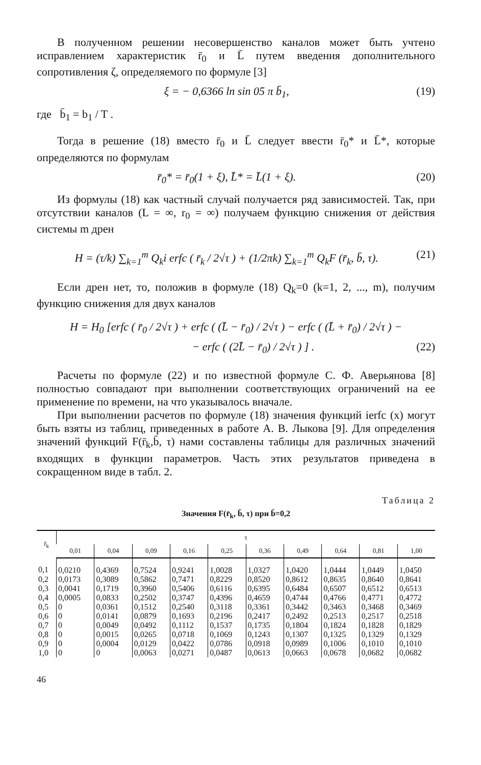В полученном решении несовершенство каналов может быть учтено исправлением характеристик r̄<sub>0</sub> и L̄ путем введения дополнительного сопротивления ζ, определяемого по формуле [3]
ξ = − 0,6366 ln sin 05 π b̄<sub>1</sub>, (19)
где b̄<sub>1</sub> = b<sub>1</sub> / T .
Тогда в решение (18) вместо r̄<sub>0</sub> и L̄ следует ввести r̄<sub>0</sub>* и L̄*, которые определяются по формулам
r̄<sub>0</sub>* = r̄<sub>0</sub>(1 + ξ), L̄* = L̄(1 + ξ). (20)
Из формулы (18) как частный случай получается ряд зависимостей. Так, при отсутствии каналов (L = ∞, r<sub>0</sub> = ∞) получаем функцию снижения от действия системы m дрен
H = (τ/k) ∑<sub>k=1</sub><sup>m</sup> Q<sub>k</sub>i erfc ( r̄<sub>k</sub> / 2√τ ) + (1/2πk) ∑<sub>k=1</sub><sup>m</sup> Q<sub>k</sub>F (r̄<sub>k</sub>, b̄, τ). (21)
Если дрен нет, то, положив в формуле (18) Q<sub>k</sub>=0 (k=1, 2, ..., m), получим функцию снижения для двух каналов
H = H<sub>0</sub> [erfc ( r̄<sub>0</sub> / 2√τ ) + erfc ( (L̄ − r̄<sub>0</sub>) / 2√τ ) − erfc ( (L̄ + r̄<sub>0</sub>) / 2√τ ) −
− erfc ( (2L̄ − r̄<sub>0</sub>) / 2√τ ) ] . (22)
Расчеты по формуле (22) и по известной формуле С. Ф. Аверьянова [8] полностью совпадают при выполнении соответствующих ограничений на ее применение по времени, на что указывалось вначале.
При выполнении расчетов по формуле (18) значения функций ierfc (x) могут быть взяты из таблиц, приведенных в работе А. В. Лыкова [9]. Для определения значений функций F(r̄<sub>k</sub>,b̄, τ) нами составлены таблицы для различных значений входящих в функции параметров. Часть этих результатов приведена в сокращенном виде в табл. 2.
Таблица 2
Значения F(r̄<sub>k</sub>, b̄, τ) при b̄=0,2
| r̄<sub>k</sub> | τ | | | | | | | | | |
| --- | --- | --- | --- | --- | --- | --- | --- | --- | --- | --- |
| | 0,01 | 0,04 | 0,09 | 0,16 | 0,25 | 0,36 | 0,49 | 0,64 | 0,81 | 1,00 |
| 0,1 | 0,0210 | 0,4369 | 0,7524 | 0,9241 | 1,0028 | 1,0327 | 1,0420 | 1,0444 | 1,0449 | 1,0450 |
| 0,2 | 0,0173 | 0,3089 | 0,5862 | 0,7471 | 0,8229 | 0,8520 | 0,8612 | 0,8635 | 0,8640 | 0,8641 |
| 0,3 | 0,0041 | 0,1719 | 0,3960 | 0,5406 | 0,6116 | 0,6395 | 0,6484 | 0,6507 | 0,6512 | 0,6513 |
| 0,4 | 0,0005 | 0,0833 | 0,2502 | 0,3747 | 0,4396 | 0,4659 | 0,4744 | 0,4766 | 0,4771 | 0,4772 |
| 0,5 | 0 | 0,0361 | 0,1512 | 0,2540 | 0,3118 | 0,3361 | 0,3442 | 0,3463 | 0,3468 | 0,3469 |
| 0,6 | 0 | 0,0141 | 0,0879 | 0,1693 | 0,2196 | 0,2417 | 0,2492 | 0,2513 | 0,2517 | 0,2518 |
| 0,7 | 0 | 0,0049 | 0,0492 | 0,1112 | 0,1537 | 0,1735 | 0,1804 | 0,1824 | 0,1828 | 0,1829 |
| 0,8 | 0 | 0,0015 | 0,0265 | 0,0718 | 0,1069 | 0,1243 | 0,1307 | 0,1325 | 0,1329 | 0,1329 |
| 0,9 | 0 | 0,0004 | 0,0129 | 0,0422 | 0,0786 | 0,0918 | 0,0989 | 0,1006 | 0,1010 | 0,1010 |
| 1,0 | 0 | 0 | 0,0063 | 0,0271 | 0,0487 | 0,0613 | 0,0663 | 0,0678 | 0,0682 | 0,0682 |
46